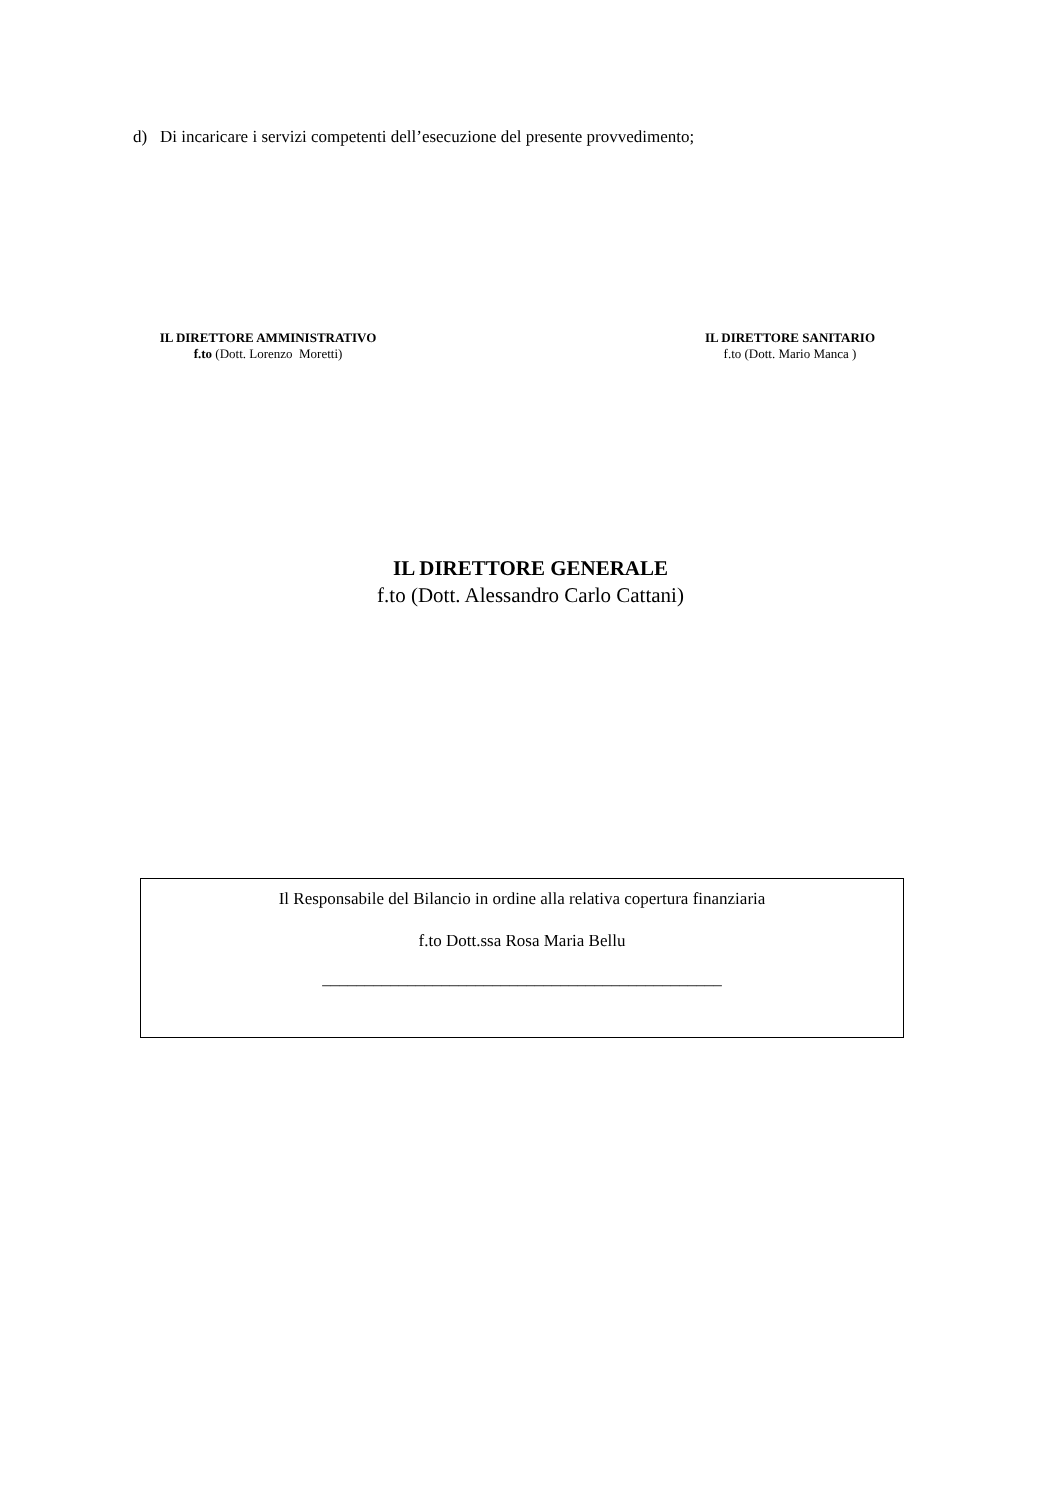d) Di incaricare i servizi competenti dell’esecuzione del presente provvedimento;
IL DIRETTORE AMMINISTRATIVO
f.to (Dott. Lorenzo Moretti)
IL DIRETTORE SANITARIO
f.to (Dott. Mario Manca )
IL DIRETTORE GENERALE
f.to (Dott. Alessandro Carlo Cattani)
Il Responsabile del Bilancio in ordine alla relativa copertura finanziaria
f.to Dott.ssa Rosa Maria Bellu
_______________________________________________